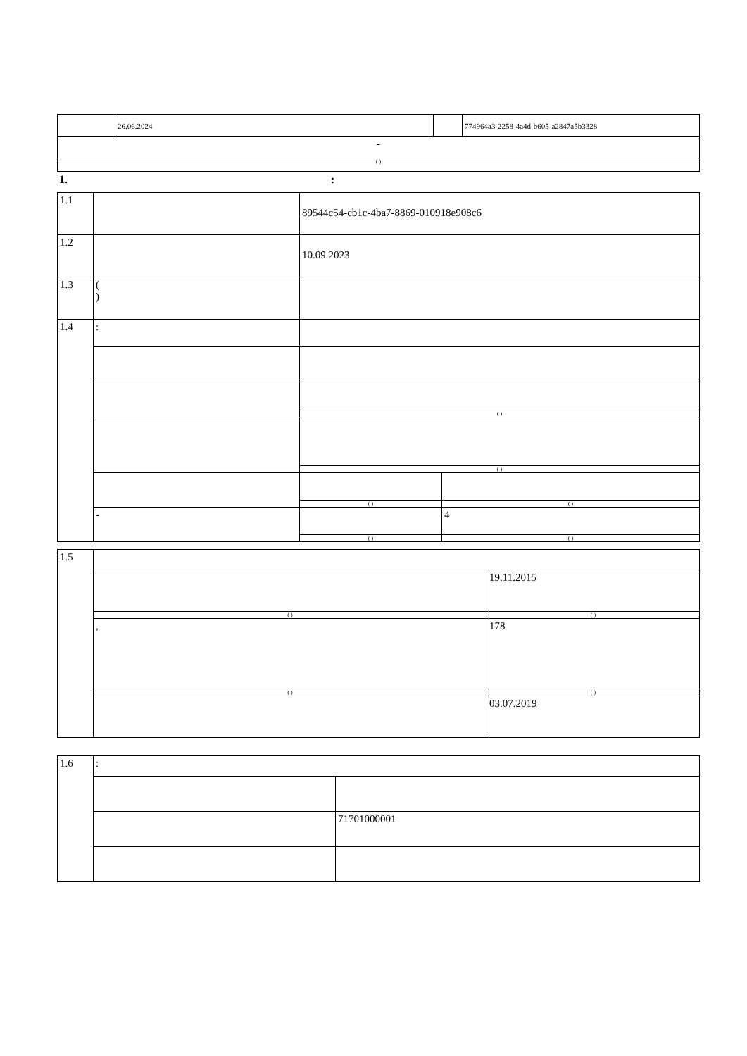| | 26.06.2024 | | 774964a3-2258-4a4d-b605-a2847a5b3328 |
| - | | | |
| ( ) | | | |
1. :
| 1.1 | | 89544c54-cb1c-4ba7-8869-010918e908c6 | |
| 1.2 | | 10.09.2023 | |
| 1.3 | ( ) | | |
| 1.4 | : | | |
| | | ( ) | |
| | | ( ) | |
| | | ( ) | ( ) |
| | - | | 4 |
| | | ( ) | ( ) |
| 1.5 | | |
| | | 19.11.2015 |
| | ( ) | ( ) |
| | , | 178 |
| | ( ) | ( ) |
| | | 03.07.2019 |
| 1.6 | : | |
| | | 71701000001 |